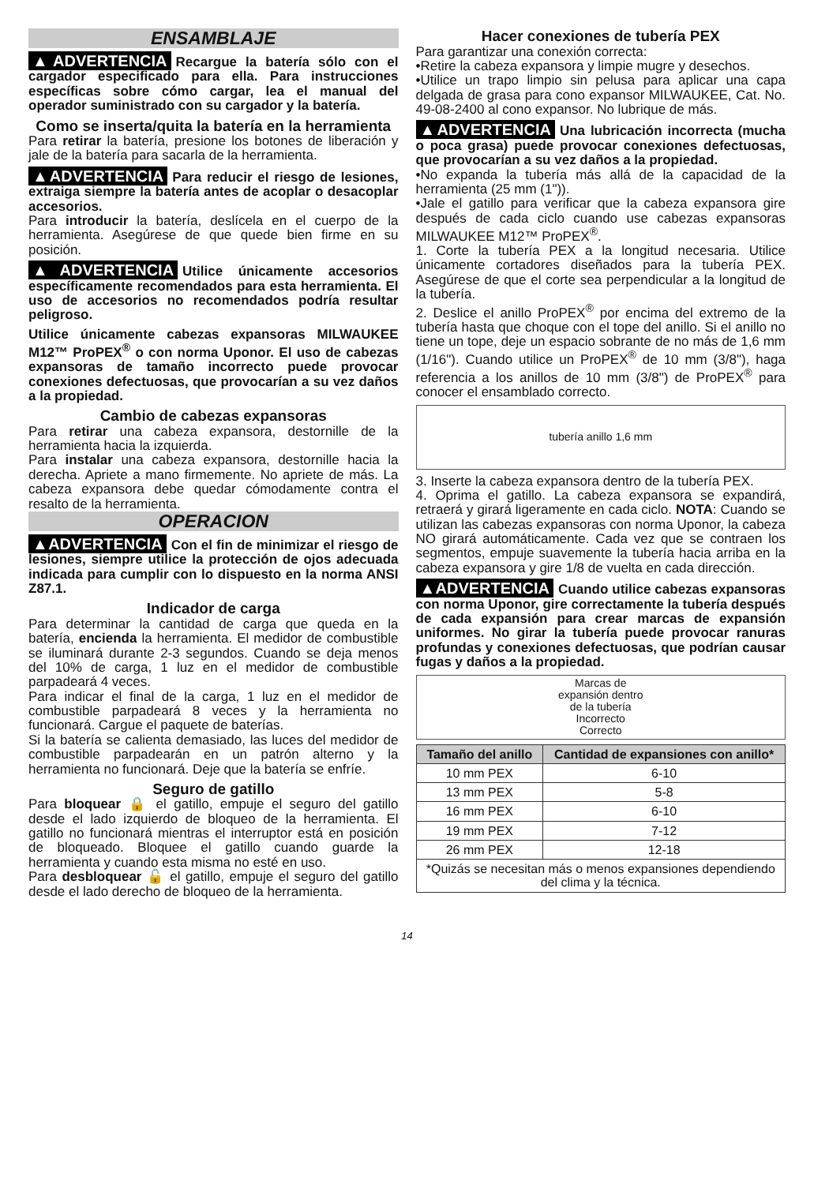ENSAMBLAJE
▲ADVERTENCIA Recargue la batería sólo con el cargador especificado para ella. Para instrucciones específicas sobre cómo cargar, lea el manual del operador suministrado con su cargador y la batería.
Como se inserta/quita la batería en la herramienta
Para retirar la batería, presione los botones de liberación y jale de la batería para sacarla de la herramienta.
▲ADVERTENCIA Para reducir el riesgo de lesiones, extraiga siempre la batería antes de acoplar o desacoplar accesorios.
Para introducir la batería, deslícela en el cuerpo de la herramienta. Asegúrese de que quede bien firme en su posición.
▲ADVERTENCIA Utilice únicamente accesorios específicamente recomendados para esta herramienta. El uso de accesorios no recomendados podría resultar peligroso.
Utilice únicamente cabezas expansoras MILWAUKEE M12™ ProPEX<sup>®</sup> o con norma Uponor. El uso de cabezas expansoras de tamaño incorrecto puede provocar conexiones defectuosas, que provocarían a su vez daños a la propiedad.
Cambio de cabezas expansoras
Para retirar una cabeza expansora, destornille de la herramienta hacia la izquierda.
Para instalar una cabeza expansora, destornille hacia la derecha. Apriete a mano firmemente. No apriete de más. La cabeza expansora debe quedar cómodamente contra el resalto de la herramienta.
OPERACION
▲ADVERTENCIA Con el fin de minimizar el riesgo de lesiones, siempre utilice la protección de ojos adecuada indicada para cumplir con lo dispuesto en la norma ANSI Z87.1.
Indicador de carga
Para determinar la cantidad de carga que queda en la batería, encienda la herramienta. El medidor de combustible se iluminará durante 2-3 segundos. Cuando se deja menos del 10% de carga, 1 luz en el medidor de combustible parpadeará 4 veces.
Para indicar el final de la carga, 1 luz en el medidor de combustible parpadeará 8 veces y la herramienta no funcionará. Cargue el paquete de baterías.
Si la batería se calienta demasiado, las luces del medidor de combustible parpadearán en un patrón alterno y la herramienta no funcionará. Deje que la batería se enfríe.
Seguro de gatillo
Para bloquear 🔒 el gatillo, empuje el seguro del gatillo desde el lado izquierdo de bloqueo de la herramienta. El gatillo no funcionará mientras el interruptor está en posición de bloqueado. Bloquee el gatillo cuando guarde la herramienta y cuando esta misma no esté en uso.
Para desbloquear 🔓 el gatillo, empuje el seguro del gatillo desde el lado derecho de bloqueo de la herramienta.
Hacer conexiones de tubería PEX
Para garantizar una conexión correcta:
•Retire la cabeza expansora y limpie mugre y desechos.
•Utilice un trapo limpio sin pelusa para aplicar una capa delgada de grasa para cono expansor MILWAUKEE, Cat. No. 49-08-2400 al cono expansor. No lubrique de más.
▲ADVERTENCIA Una lubricación incorrecta (mucha o poca grasa) puede provocar conexiones defectuosas, que provocarían a su vez daños a la propiedad.
•No expanda la tubería más allá de la capacidad de la herramienta (25 mm (1")).
•Jale el gatillo para verificar que la cabeza expansora gire después de cada ciclo cuando use cabezas expansoras MILWAUKEE M12™ ProPEX<sup>®</sup>.
1. Corte la tubería PEX a la longitud necesaria. Utilice únicamente cortadores diseñados para la tubería PEX. Asegúrese de que el corte sea perpendicular a la longitud de la tubería.
2. Deslice el anillo ProPEX<sup>®</sup> por encima del extremo de la tubería hasta que choque con el tope del anillo. Si el anillo no tiene un tope, deje un espacio sobrante de no más de 1,6 mm (1/16"). Cuando utilice un ProPEX<sup>®</sup> de 10 mm (3/8"), haga referencia a los anillos de 10 mm (3/8") de ProPEX<sup>®</sup> para conocer el ensamblado correcto.
tubería anillo 1,6 mm
3. Inserte la cabeza expansora dentro de la tubería PEX.
4. Oprima el gatillo. La cabeza expansora se expandirá, retraerá y girará ligeramente en cada ciclo. NOTA: Cuando se utilizan las cabezas expansoras con norma Uponor, la cabeza NO girará automáticamente. Cada vez que se contraen los segmentos, empuje suavemente la tubería hacia arriba en la cabeza expansora y gire 1/8 de vuelta en cada dirección.
▲ADVERTENCIA Cuando utilice cabezas expansoras con norma Uponor, gire correctamente la tubería después de cada expansión para crear marcas de expansión uniformes. No girar la tubería puede provocar ranuras profundas y conexiones defectuosas, que podrían causar fugas y daños a la propiedad.
Marcas de
expansión dentro
de la tubería
Incorrecto
Correcto
| Tamaño del anillo | Cantidad de expansiones con anillo* |
| --- | --- |
| 10 mm PEX | 6-10 |
| 13 mm PEX | 5-8 |
| 16 mm PEX | 6-10 |
| 19 mm PEX | 7-12 |
| 26 mm PEX | 12-18 |
| *Quizás se necesitan más o menos expansiones dependiendo del clima y la técnica. | |
14